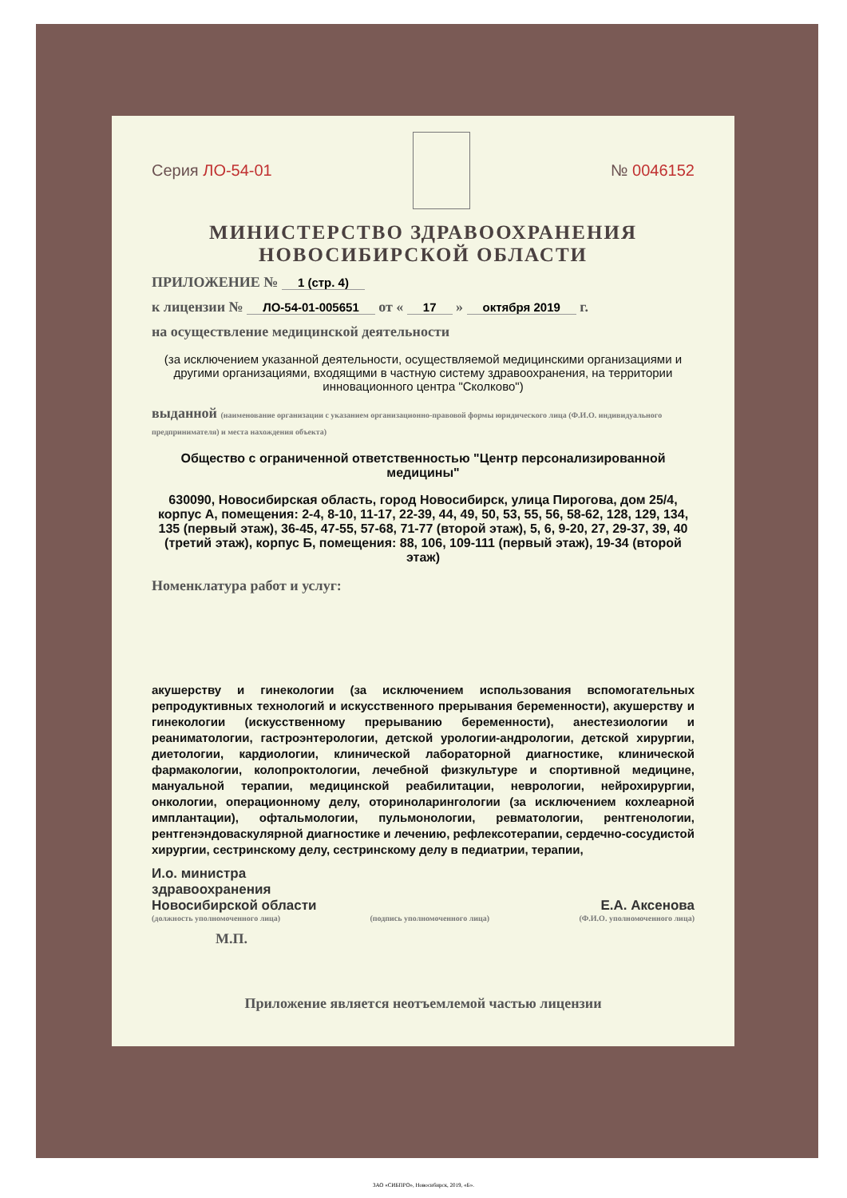Серия ЛО-54-01 № 0046152
МИНИСТЕРСТВО ЗДРАВООХРАНЕНИЯ
НОВОСИБИРСКОЙ ОБЛАСТИ
ПРИЛОЖЕНИЕ № 1 (стр. 4)
к лицензии № ЛО-54-01-005651 от « 17 » октября 2019 г.
на осуществление медицинской деятельности
(за исключением указанной деятельности, осуществляемой медицинскими организациями и другими организациями, входящими в частную систему здравоохранения, на территории инновационного центра "Сколково")
выданной (наименование организации с указанием организационно-правовой формы юридического лица (Ф.И.О. индивидуального предпринимателя) и места нахождения объекта)
Общество с ограниченной ответственностью "Центр персонализированной медицины"
630090, Новосибирская область, город Новосибирск, улица Пирогова, дом 25/4, корпус А, помещения: 2-4, 8-10, 11-17, 22-39, 44, 49, 50, 53, 55, 56, 58-62, 128, 129, 134, 135 (первый этаж), 36-45, 47-55, 57-68, 71-77 (второй этаж), 5, 6, 9-20, 27, 29-37, 39, 40 (третий этаж), корпус Б, помещения: 88, 106, 109-111 (первый этаж), 19-34 (второй этаж)
Номенклатура работ и услуг:
акушерству и гинекологии (за исключением использования вспомогательных репродуктивных технологий и искусственного прерывания беременности), акушерству и гинекологии (искусственному прерыванию беременности), анестезиологии и реаниматологии, гастроэнтерологии, детской урологии-андрологии, детской хирургии, диетологии, кардиологии, клинической лабораторной диагностике, клинической фармакологии, колопроктологии, лечебной физкультуре и спортивной медицине, мануальной терапии, медицинской реабилитации, неврологии, нейрохирургии, онкологии, операционному делу, оториноларингологии (за исключением кохлеарной имплантации), офтальмологии, пульмонологии, ревматологии, рентгенологии, рентгенэндоваскулярной диагностике и лечению, рефлексотерапии, сердечно-сосудистой хирургии, сестринскому делу, сестринскому делу в педиатрии, терапии,
И.о. министра
здравоохранения
Новосибирской области
Е.А. Аксенова
(должность уполномоченного лица) (подпись уполномоченного лица) (Ф.И.О. уполномоченного лица)
М.П.
Приложение является неотъемлемой частью лицензии
ЗАО «СИБПРО», Новосибирск, 2019, «Б».